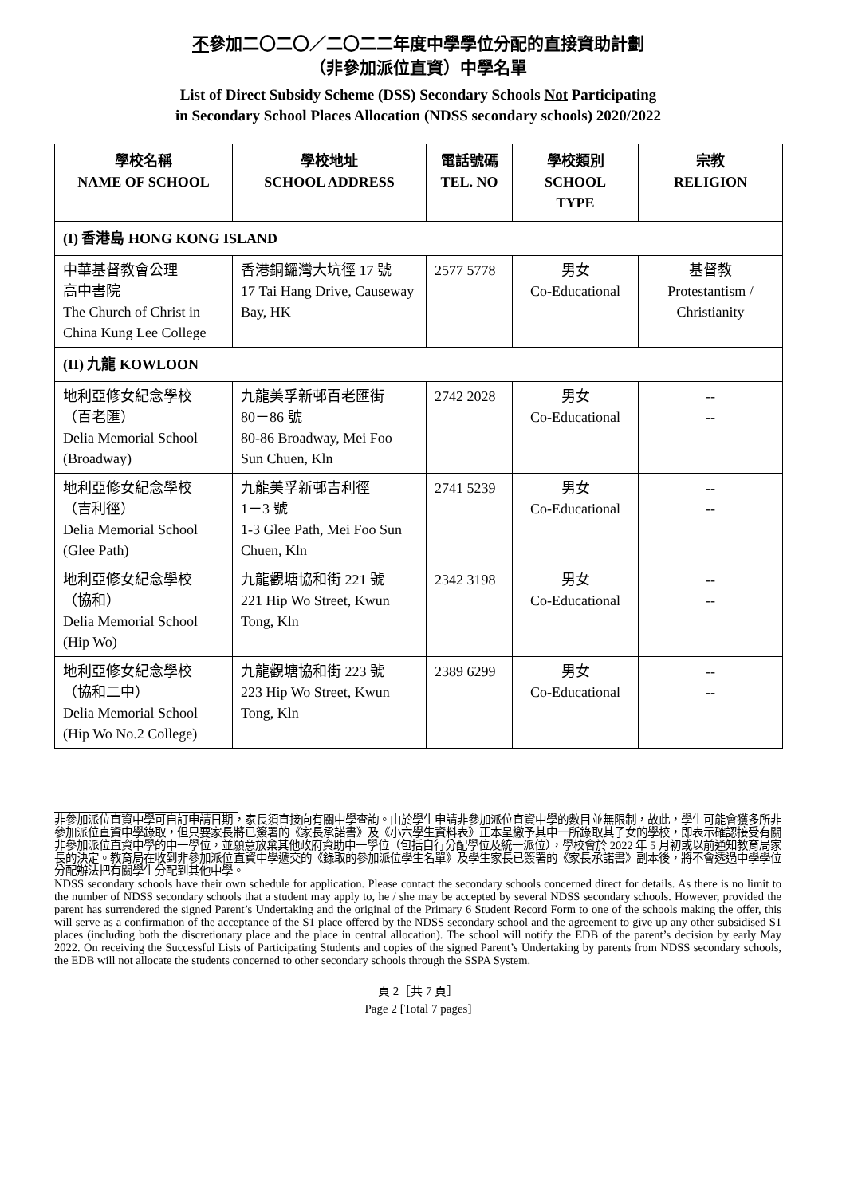不參加二〇二〇／二〇二二年度中學學位分配的直接資助計劃
（非參加派位直資）中學名單
List of Direct Subsidy Scheme (DSS) Secondary Schools Not Participating
in Secondary School Places Allocation (NDSS secondary schools) 2020/2022
| 學校名稱 NAME OF SCHOOL | 學校地址 SCHOOL ADDRESS | 電話號碼 TEL. NO | 學校類別 SCHOOL TYPE | 宗教 RELIGION |
| --- | --- | --- | --- | --- |
| (I) 香港島 HONG KONG ISLAND | | | | |
| 中華基督教會公理 高中書院 The Church of Christ in China Kung Lee College | 香港銅鑼灣大坑徑 17 號 17 Tai Hang Drive, Causeway Bay, HK | 2577 5778 | 男女 Co-Educational | 基督教 Protestantism / Christianity |
| (II) 九龍 KOWLOON | | | | |
| 地利亞修女紀念學校 （百老匯） Delia Memorial School (Broadway) | 九龍美孚新邨百老匯街 80－86 號 80-86 Broadway, Mei Foo Sun Chuen, Kln | 2742 2028 | 男女 Co-Educational | -- -- |
| 地利亞修女紀念學校 （吉利徑） Delia Memorial School (Glee Path) | 九龍美孚新邨吉利徑 1－3 號 1-3 Glee Path, Mei Foo Sun Chuen, Kln | 2741 5239 | 男女 Co-Educational | -- -- |
| 地利亞修女紀念學校 （協和） Delia Memorial School (Hip Wo) | 九龍觀塘協和街 221 號 221 Hip Wo Street, Kwun Tong, Kln | 2342 3198 | 男女 Co-Educational | -- -- |
| 地利亞修女紀念學校 （協和二中） Delia Memorial School (Hip Wo No.2 College) | 九龍觀塘協和街 223 號 223 Hip Wo Street, Kwun Tong, Kln | 2389 6299 | 男女 Co-Educational | -- -- |
非參加派位直資中學可自訂申請日期，家長須直接向有關中學查詢。由於學生申請非參加派位直資中學的數目並無限制，故此，學生可能會獲多所非參加派位直資中學錄取，但只要家長將已簽署的《家長承諾書》及《小六學生資料表》正本呈繳予其中一所錄取其子女的學校，即表示確認接受有關非參加派位直資中學的中一學位，並願意放棄其他政府資助中一學位（包括自行分配學位及統一派位），學校會於 2022 年 5 月初或以前通知教育局家長的決定。教育局在收到非參加派位直資中學遞交的《錄取的參加派位學生名單》及學生家長已簽署的《家長承諾書》副本後，將不會透過中學學位分配辦法把有關學生分配到其他中學。
NDSS secondary schools have their own schedule for application. Please contact the secondary schools concerned direct for details. As there is no limit to the number of NDSS secondary schools that a student may apply to, he / she may be accepted by several NDSS secondary schools. However, provided the parent has surrendered the signed Parent’s Undertaking and the original of the Primary 6 Student Record Form to one of the schools making the offer, this will serve as a confirmation of the acceptance of the S1 place offered by the NDSS secondary school and the agreement to give up any other subsidised S1 places (including both the discretionary place and the place in central allocation). The school will notify the EDB of the parent’s decision by early May 2022. On receiving the Successful Lists of Participating Students and copies of the signed Parent’s Undertaking by parents from NDSS secondary schools, the EDB will not allocate the students concerned to other secondary schools through the SSPA System.
頁 2［共 7 頁］
Page 2 [Total 7 pages]